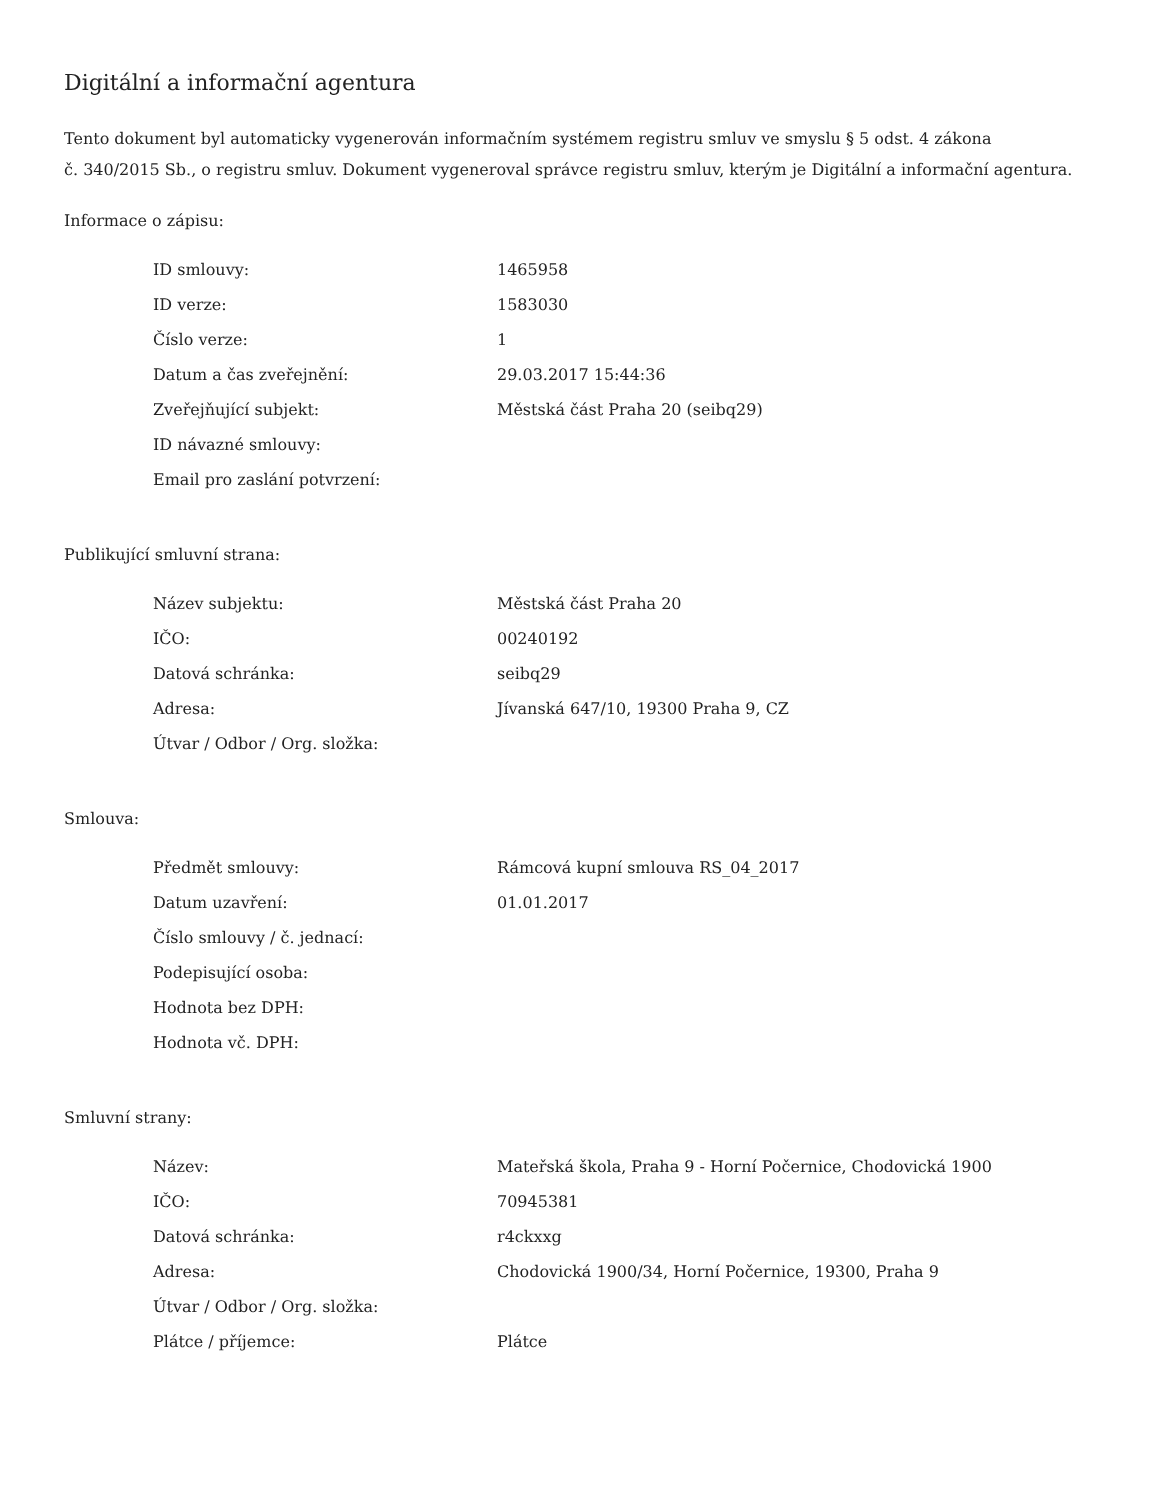Digitální a informační agentura
Tento dokument byl automaticky vygenerován informačním systémem registru smluv ve smyslu § 5 odst. 4 zákona
č. 340/2015 Sb., o registru smluv. Dokument vygeneroval správce registru smluv, kterým je Digitální a informační agentura.
Informace o zápisu:
| ID smlouvy: | 1465958 |
| ID verze: | 1583030 |
| Číslo verze: | 1 |
| Datum a čas zveřejnění: | 29.03.2017 15:44:36 |
| Zveřejňující subjekt: | Městská část Praha 20 (seibq29) |
| ID návazné smlouvy: | |
| Email pro zaslání potvrzení: | |
Publikující smluvní strana:
| Název subjektu: | Městská část Praha 20 |
| IČO: | 00240192 |
| Datová schránka: | seibq29 |
| Adresa: | Jívanská 647/10, 19300 Praha 9, CZ |
| Útvar / Odbor / Org. složka: | |
Smlouva:
| Předmět smlouvy: | Rámcová kupní smlouva RS_04_2017 |
| Datum uzavření: | 01.01.2017 |
| Číslo smlouvy / č. jednací: | |
| Podepisující osoba: | |
| Hodnota bez DPH: | |
| Hodnota vč. DPH: | |
Smluvní strany:
| Název: | Mateřská škola, Praha 9 - Horní Počernice, Chodovická 1900 |
| IČO: | 70945381 |
| Datová schránka: | r4ckxxg |
| Adresa: | Chodovická 1900/34, Horní Počernice, 19300, Praha 9 |
| Útvar / Odbor / Org. složka: | |
| Plátce / příjemce: | Plátce |